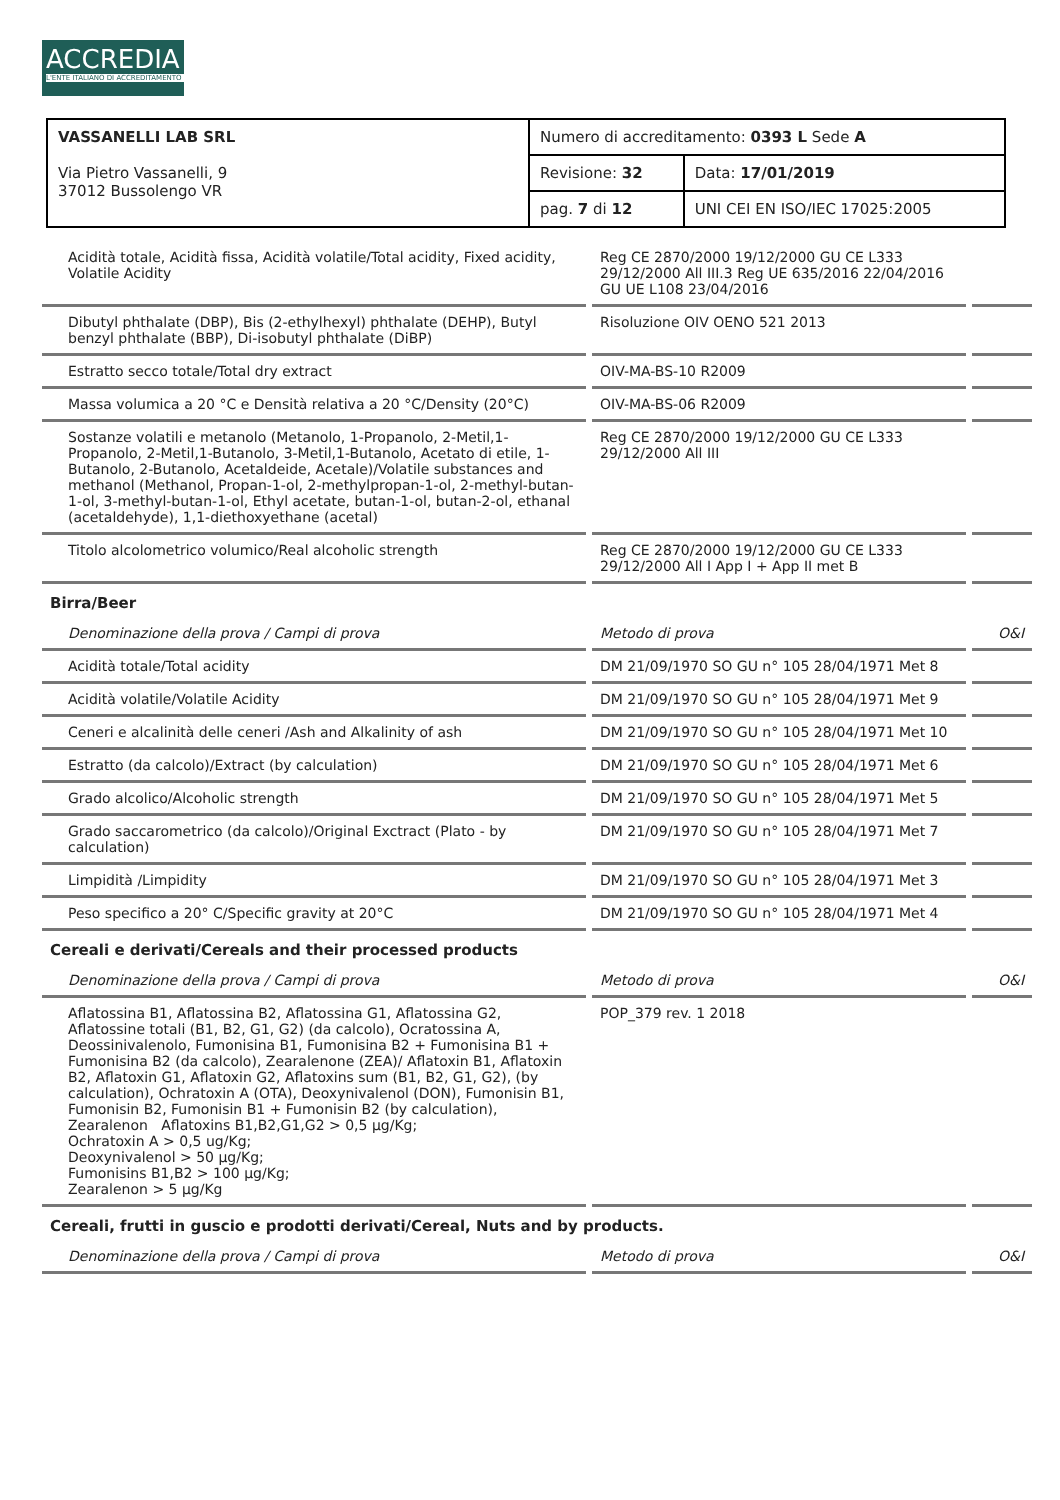ACCREDIA
L'ENTE ITALIANO DI ACCREDITAMENTO
| VASSANELLI LAB SRL Via Pietro Vassanelli, 9 37012 Bussolengo VR | Numero di accreditamento: 0393 L Sede A | |
| | Revisione: 32 | Data: 17/01/2019 |
| | pag. 7 di 12 | UNI CEI EN ISO/IEC 17025:2005 |
| Acidità totale, Acidità fissa, Acidità volatile/Total acidity, Fixed acidity, Volatile Acidity | Reg CE 2870/2000 19/12/2000 GU CE L333 29/12/2000 All III.3 Reg UE 635/2016 22/04/2016 GU UE L108 23/04/2016 | |
| Dibutyl phthalate (DBP), Bis (2-ethylhexyl) phthalate (DEHP), Butyl benzyl phthalate (BBP), Di-isobutyl phthalate (DiBP) | Risoluzione OIV OENO 521 2013 | |
| Estratto secco totale/Total dry extract | OIV-MA-BS-10 R2009 | |
| Massa volumica a 20 °C e Densità relativa a 20 °C/Density (20°C) | OIV-MA-BS-06 R2009 | |
| Sostanze volatili e metanolo (Metanolo, 1-Propanolo, 2-Metil,1-Propanolo, 2-Metil,1-Butanolo, 3-Metil,1-Butanolo, Acetato di etile, 1-Butanolo, 2-Butanolo, Acetaldeide, Acetale)/Volatile substances and methanol (Methanol, Propan-1-ol, 2-methylpropan-1-ol, 2-methyl-butan-1-ol, 3-methyl-butan-1-ol, Ethyl acetate, butan-1-ol, butan-2-ol, ethanal (acetaldehyde), 1,1-diethoxyethane (acetal) | Reg CE 2870/2000 19/12/2000 GU CE L333 29/12/2000 All III | |
| Titolo alcolometrico volumico/Real alcoholic strength | Reg CE 2870/2000 19/12/2000 GU CE L333 29/12/2000 All I App I + App II met B | |
Birra/Beer
| Denominazione della prova / Campi di prova | Metodo di prova | O&I |
| Acidità totale/Total acidity | DM 21/09/1970 SO GU n° 105 28/04/1971 Met 8 | |
| Acidità volatile/Volatile Acidity | DM 21/09/1970 SO GU n° 105 28/04/1971 Met 9 | |
| Ceneri e alcalinità delle ceneri /Ash and Alkalinity of ash | DM 21/09/1970 SO GU n° 105 28/04/1971 Met 10 | |
| Estratto (da calcolo)/Extract (by calculation) | DM 21/09/1970 SO GU n° 105 28/04/1971 Met 6 | |
| Grado alcolico/Alcoholic strength | DM 21/09/1970 SO GU n° 105 28/04/1971 Met 5 | |
| Grado saccarometrico (da calcolo)/Original Exctract (Plato - by calculation) | DM 21/09/1970 SO GU n° 105 28/04/1971 Met 7 | |
| Limpidità /Limpidity | DM 21/09/1970 SO GU n° 105 28/04/1971 Met 3 | |
| Peso specifico a 20° C/Specific gravity at 20°C | DM 21/09/1970 SO GU n° 105 28/04/1971 Met 4 | |
Cereali e derivati/Cereals and their processed products
| Denominazione della prova / Campi di prova | Metodo di prova | O&I |
| Aflatossina B1, Aflatossina B2, Aflatossina G1, Aflatossina G2, Aflatossine totali (B1, B2, G1, G2) (da calcolo), Ocratossina A, Deossinivalenolo, Fumonisina B1, Fumonisina B2 + Fumonisina B1 + Fumonisina B2 (da calcolo), Zearalenone (ZEA)/ Aflatoxin B1, Aflatoxin B2, Aflatoxin G1, Aflatoxin G2, Aflatoxins sum (B1, B2, G1, G2), (by calculation), Ochratoxin A (OTA), Deoxynivalenol (DON), Fumonisin B1, Fumonisin B2, Fumonisin B1 + Fumonisin B2 (by calculation), Zearalenon Aflatoxins B1,B2,G1,G2 > 0,5 µg/Kg; Ochratoxin A > 0,5 ug/Kg; Deoxynivalenol > 50 µg/Kg; Fumonisins B1,B2 > 100 µg/Kg; Zearalenon > 5 µg/Kg | POP_379 rev. 1 2018 | |
Cereali, frutti in guscio e prodotti derivati/Cereal, Nuts and by products.
| Denominazione della prova / Campi di prova | Metodo di prova | O&I |